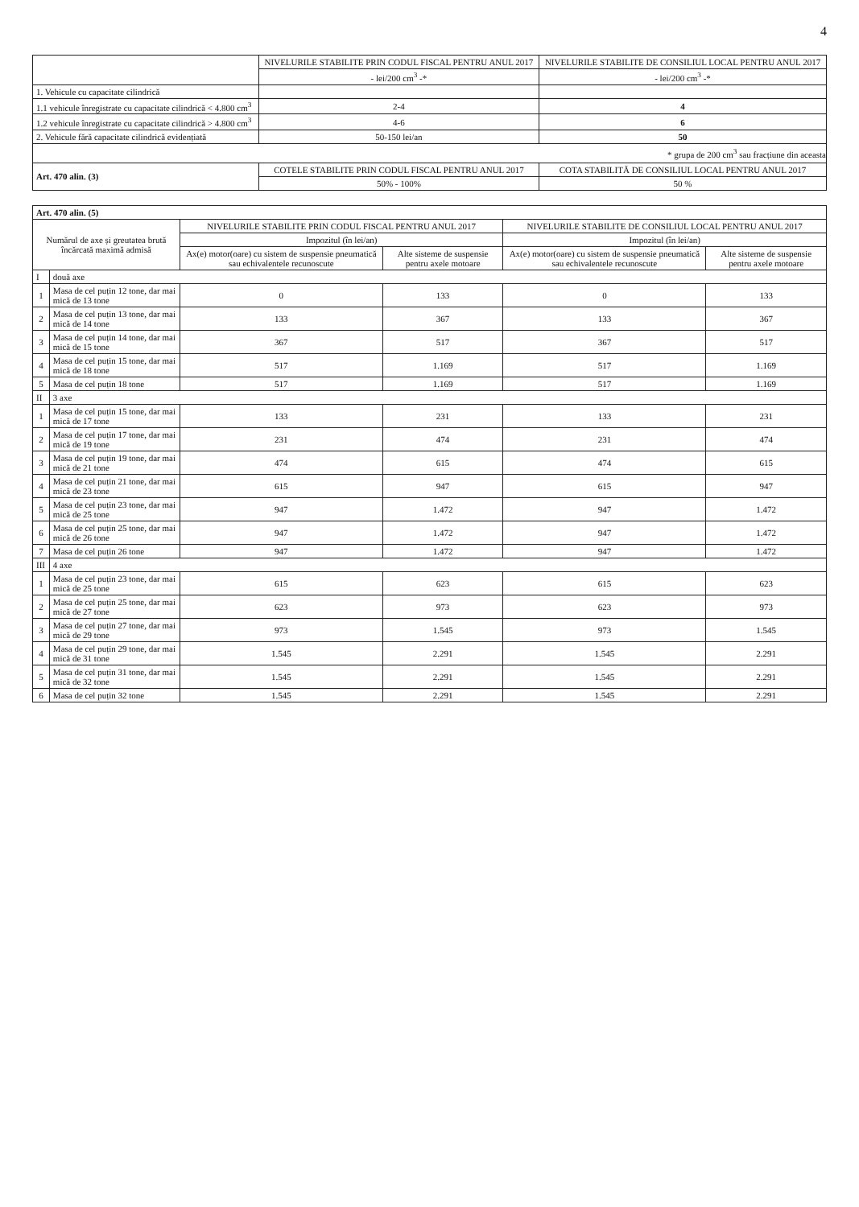4
| | NIVELURILE STABILITE PRIN CODUL FISCAL PENTRU ANUL 2017 | NIVELURILE STABILITE DE CONSILIUL LOCAL PENTRU ANUL 2017 |
| --- | --- | --- |
| | - lei/200 cm<sup>3</sup> -* | - lei/200 cm<sup>3</sup> -* |
| 1. Vehicule cu capacitate cilindrică | | |
| 1.1 vehicule înregistrate cu capacitate cilindrică < 4.800 cm<sup>3</sup> | 2-4 | 4 |
| 1.2 vehicule înregistrate cu capacitate cilindrică > 4.800 cm<sup>3</sup> | 4-6 | 6 |
| 2. Vehicule fără capacitate cilindrică evidențiată | 50-150 lei/an | 50 |
| * grupa de 200 cm<sup>3</sup> sau fracțiune din aceasta | | |
| Art. 470 alin. (3) | COTELE STABILITE PRIN CODUL FISCAL PENTRU ANUL 2017 | COTA STABILITĂ DE CONSILIUL LOCAL PENTRU ANUL 2017 |
| | 50% - 100% | 50 % |
| Art. 470 alin. (5) | | | | | |
| Numărul de axe și greutatea brută încărcată maximă admisă | | NIVELURILE STABILITE PRIN CODUL FISCAL PENTRU ANUL 2017 | | NIVELURILE STABILITE DE CONSILIUL LOCAL PENTRU ANUL 2017 | |
| | | Impozitul (în lei/an) | | Impozitul (în lei/an) | |
| | | Ax(e) motor(oare) cu sistem de suspensie pneumatică sau echivalentele recunoscute | Alte sisteme de suspensie pentru axele motoare | Ax(e) motor(oare) cu sistem de suspensie pneumatică sau echivalentele recunoscute | Alte sisteme de suspensie pentru axele motoare |
| I | două axe | | | | |
| 1 | Masa de cel puțin 12 tone, dar mai mică de 13 tone | 0 | 133 | 0 | 133 |
| 2 | Masa de cel puțin 13 tone, dar mai mică de 14 tone | 133 | 367 | 133 | 367 |
| 3 | Masa de cel puțin 14 tone, dar mai mică de 15 tone | 367 | 517 | 367 | 517 |
| 4 | Masa de cel puțin 15 tone, dar mai mică de 18 tone | 517 | 1.169 | 517 | 1.169 |
| 5 | Masa de cel puțin 18 tone | 517 | 1.169 | 517 | 1.169 |
| II | 3 axe | | | | |
| 1 | Masa de cel puțin 15 tone, dar mai mică de 17 tone | 133 | 231 | 133 | 231 |
| 2 | Masa de cel puțin 17 tone, dar mai mică de 19 tone | 231 | 474 | 231 | 474 |
| 3 | Masa de cel puțin 19 tone, dar mai mică de 21 tone | 474 | 615 | 474 | 615 |
| 4 | Masa de cel puțin 21 tone, dar mai mică de 23 tone | 615 | 947 | 615 | 947 |
| 5 | Masa de cel puțin 23 tone, dar mai mică de 25 tone | 947 | 1.472 | 947 | 1.472 |
| 6 | Masa de cel puțin 25 tone, dar mai mică de 26 tone | 947 | 1.472 | 947 | 1.472 |
| 7 | Masa de cel puțin 26 tone | 947 | 1.472 | 947 | 1.472 |
| III | 4 axe | | | | |
| 1 | Masa de cel puțin 23 tone, dar mai mică de 25 tone | 615 | 623 | 615 | 623 |
| 2 | Masa de cel puțin 25 tone, dar mai mică de 27 tone | 623 | 973 | 623 | 973 |
| 3 | Masa de cel puțin 27 tone, dar mai mică de 29 tone | 973 | 1.545 | 973 | 1.545 |
| 4 | Masa de cel puțin 29 tone, dar mai mică de 31 tone | 1.545 | 2.291 | 1.545 | 2.291 |
| 5 | Masa de cel puțin 31 tone, dar mai mică de 32 tone | 1.545 | 2.291 | 1.545 | 2.291 |
| 6 | Masa de cel puțin 32 tone | 1.545 | 2.291 | 1.545 | 2.291 |